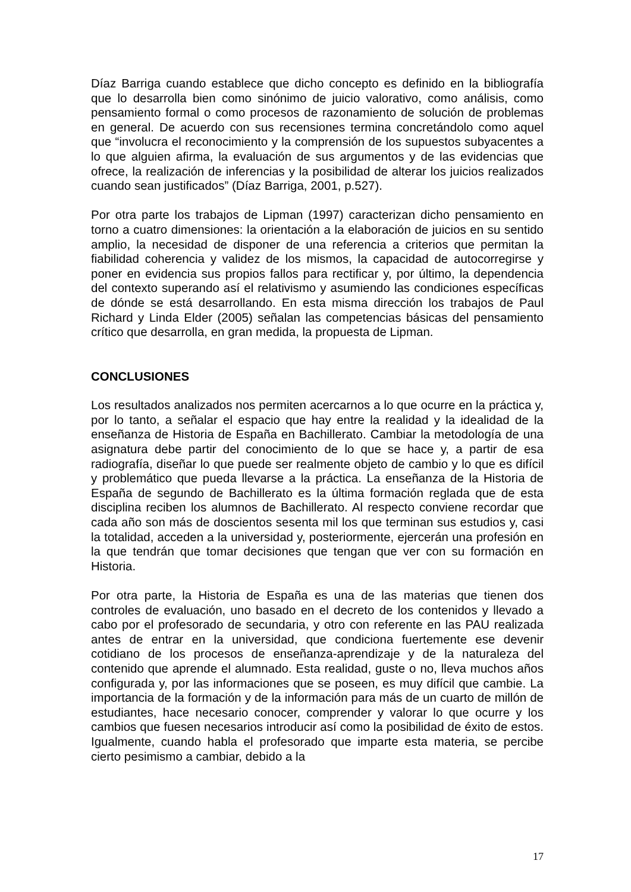Díaz Barriga cuando establece que dicho concepto es definido en la bibliografía que lo desarrolla bien como sinónimo de juicio valorativo, como análisis, como pensamiento formal o como procesos de razonamiento de solución de problemas en general. De acuerdo con sus recensiones termina concretándolo como aquel que “involucra el reconocimiento y la comprensión de los supuestos subyacentes a lo que alguien afirma, la evaluación de sus argumentos y de las evidencias que ofrece, la realización de inferencias y la posibilidad de alterar los juicios realizados cuando sean justificados” (Díaz Barriga, 2001, p.527).
Por otra parte los trabajos de Lipman (1997) caracterizan dicho pensamiento en torno a cuatro dimensiones: la orientación a la elaboración de juicios en su sentido amplio, la necesidad de disponer de una referencia a criterios que permitan la fiabilidad coherencia y validez de los mismos, la capacidad de autocorregirse y poner en evidencia sus propios fallos para rectificar y, por último, la dependencia del contexto superando así el relativismo y asumiendo las condiciones específicas de dónde se está desarrollando. En esta misma dirección los trabajos de Paul Richard y Linda Elder (2005) señalan las competencias básicas del pensamiento crítico que desarrolla, en gran medida, la propuesta de Lipman.
CONCLUSIONES
Los resultados analizados nos permiten acercarnos a lo que ocurre en la práctica y, por lo tanto, a señalar el espacio que hay entre la realidad y la idealidad de la enseñanza de Historia de España en Bachillerato. Cambiar la metodología de una asignatura debe partir del conocimiento de lo que se hace y, a partir de esa radiografía, diseñar lo que puede ser realmente objeto de cambio y lo que es difícil y problemático que pueda llevarse a la práctica. La enseñanza de la Historia de España de segundo de Bachillerato es la última formación reglada que de esta disciplina reciben los alumnos de Bachillerato. Al respecto conviene recordar que cada año son más de doscientos sesenta mil los que terminan sus estudios y, casi la totalidad, acceden a la universidad y, posteriormente, ejercerán una profesión en la que tendrán que tomar decisiones que tengan que ver con su formación en Historia.
Por otra parte, la Historia de España es una de las materias que tienen dos controles de evaluación, uno basado en el decreto de los contenidos y llevado a cabo por el profesorado de secundaria, y otro con referente en las PAU realizada antes de entrar en la universidad, que condiciona fuertemente ese devenir cotidiano de los procesos de enseñanza-aprendizaje y de la naturaleza del contenido que aprende el alumnado. Esta realidad, guste o no, lleva muchos años configurada y, por las informaciones que se poseen, es muy difícil que cambie. La importancia de la formación y de la información para más de un cuarto de millón de estudiantes, hace necesario conocer, comprender y valorar lo que ocurre y los cambios que fuesen necesarios introducir así como la posibilidad de éxito de estos. Igualmente, cuando habla el profesorado que imparte esta materia, se percibe cierto pesimismo a cambiar, debido a la
17